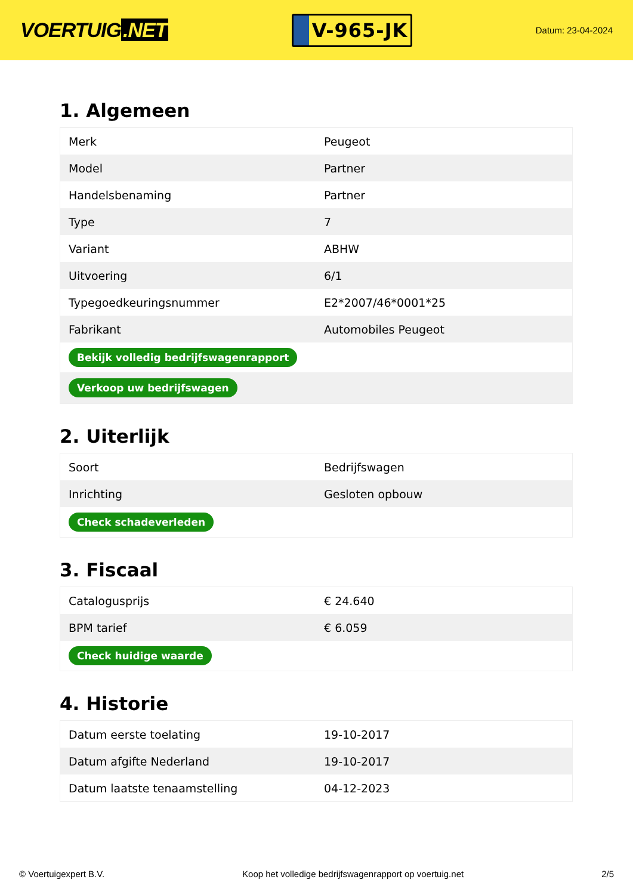VOERTUIG.NET
V-965-JK
Datum: 23-04-2024
1. Algemeen
| Merk | Peugeot |
| Model | Partner |
| Handelsbenaming | Partner |
| Type | 7 |
| Variant | ABHW |
| Uitvoering | 6/1 |
| Typegoedkeuringsnummer | E2*2007/46*0001*25 |
| Fabrikant | Automobiles Peugeot |
| Bekijk volledig bedrijfswagenrapport | |
| Verkoop uw bedrijfswagen | |
2. Uiterlijk
| Soort | Bedrijfswagen |
| Inrichting | Gesloten opbouw |
| Check schadeverleden | |
3. Fiscaal
| Catalogusprijs | € 24.640 |
| BPM tarief | € 6.059 |
| Check huidige waarde | |
4. Historie
| Datum eerste toelating | 19-10-2017 |
| Datum afgifte Nederland | 19-10-2017 |
| Datum laatste tenaamstelling | 04-12-2023 |
© Voertuigexpert B.V. Koop het volledige bedrijfswagenrapport op voertuig.net 2/5